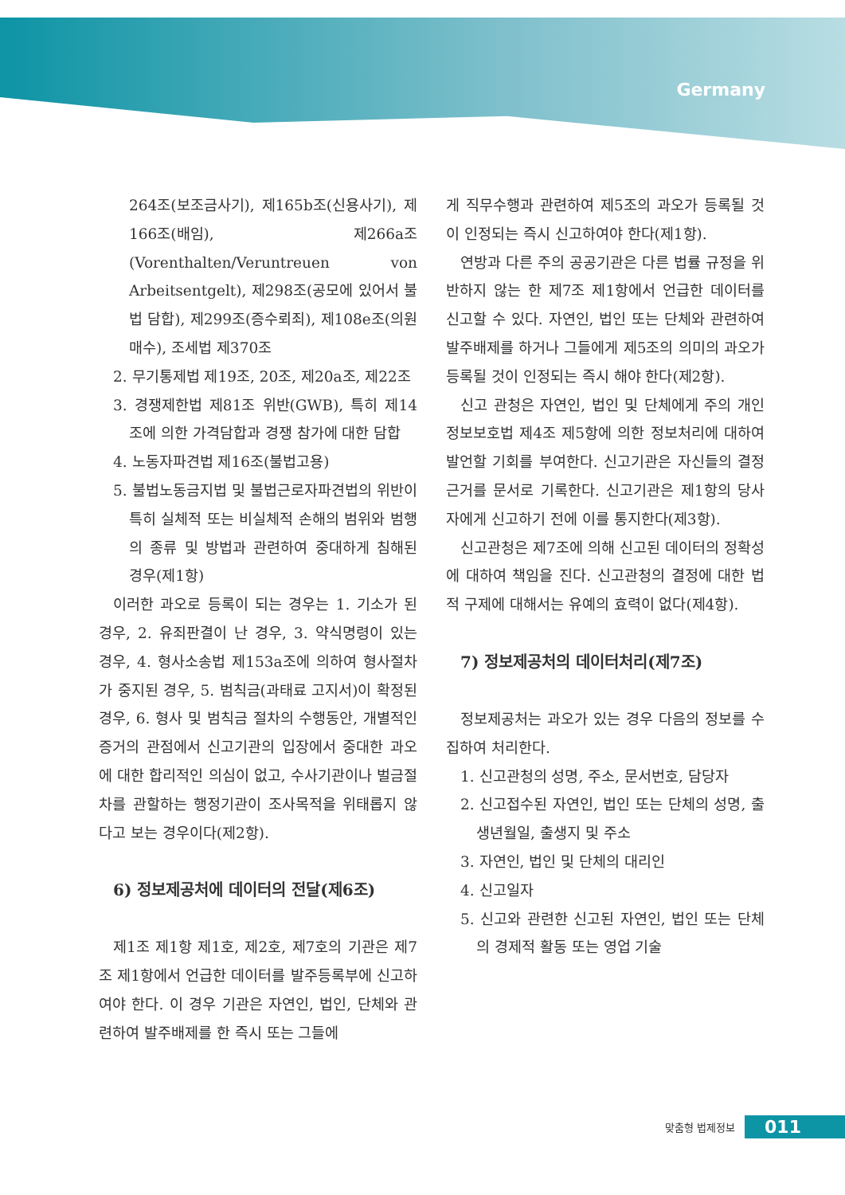Germany
264조(보조금사기), 제165b조(신용사기), 제166조(배임), 제266a조(Vorenthalten/Veruntreuen von Arbeitsentgelt), 제298조(공모에 있어서 불법 담합), 제299조(증수뢰죄), 제108e조(의원매수), 조세법 제370조
2. 무기통제법 제19조, 20조, 제20a조, 제22조
3. 경쟁제한법 제81조 위반(GWB), 특히 제14조에 의한 가격담합과 경쟁 참가에 대한 담합
4. 노동자파견법 제16조(불법고용)
5. 불법노동금지법 및 불법근로자파견법의 위반이 특히 실체적 또는 비실체적 손해의 범위와 범행의 종류 및 방법과 관련하여 중대하게 침해된 경우(제1항)
이러한 과오로 등록이 되는 경우는 1. 기소가 된 경우, 2. 유죄판결이 난 경우, 3. 약식명령이 있는 경우, 4. 형사소송법 제153a조에 의하여 형사절차가 중지된 경우, 5. 범칙금(과태료 고지서)이 확정된 경우, 6. 형사 및 범칙금 절차의 수행동안, 개별적인 증거의 관점에서 신고기관의 입장에서 중대한 과오에 대한 합리적인 의심이 없고, 수사기관이나 벌금절차를 관할하는 행정기관이 조사목적을 위태롭지 않다고 보는 경우이다(제2항).
6) 정보제공처에 데이터의 전달(제6조)
제1조 제1항 제1호, 제2호, 제7호의 기관은 제7조 제1항에서 언급한 데이터를 발주등록부에 신고하여야 한다. 이 경우 기관은 자연인, 법인, 단체와 관련하여 발주배제를 한 즉시 또는 그들에
게 직무수행과 관련하여 제5조의 과오가 등록될 것이 인정되는 즉시 신고하여야 한다(제1항).
연방과 다른 주의 공공기관은 다른 법률 규정을 위반하지 않는 한 제7조 제1항에서 언급한 데이터를 신고할 수 있다. 자연인, 법인 또는 단체와 관련하여 발주배제를 하거나 그들에게 제5조의 의미의 과오가 등록될 것이 인정되는 즉시 해야 한다(제2항).
신고 관청은 자연인, 법인 및 단체에게 주의 개인정보보호법 제4조 제5항에 의한 정보처리에 대하여 발언할 기회를 부여한다. 신고기관은 자신들의 결정 근거를 문서로 기록한다. 신고기관은 제1항의 당사자에게 신고하기 전에 이를 통지한다(제3항).
신고관청은 제7조에 의해 신고된 데이터의 정확성에 대하여 책임을 진다. 신고관청의 결정에 대한 법적 구제에 대해서는 유예의 효력이 없다(제4항).
7) 정보제공처의 데이터처리(제7조)
정보제공처는 과오가 있는 경우 다음의 정보를 수집하여 처리한다.
1. 신고관청의 성명, 주소, 문서번호, 담당자
2. 신고접수된 자연인, 법인 또는 단체의 성명, 출생년월일, 출생지 및 주소
3. 자연인, 법인 및 단체의 대리인
4. 신고일자
5. 신고와 관련한 신고된 자연인, 법인 또는 단체의 경제적 활동 또는 영업 기술
맞춤형 법제정보 011